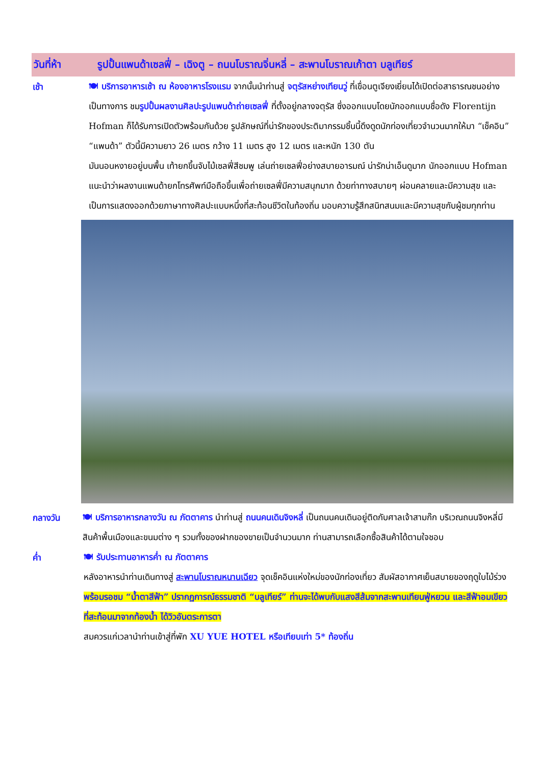วันที่ห้า รูปปั้นแพนด้าเซลฟี่ – เฉิงตู – ถนนโบราณจิ่นหลี่ – สะพานโบราณเก้าตา บลูเทียร์
เช้า
🍽 บริการอาหารเช้า ณ ห้องอาหารโรงแรม จากนั้นนำท่านสู่ จตุรัสหย่างเทียนวู่ ที่เขื่อนตูเจียงเยี่ยนได้เปิดต่อสาธารณชนอย่างเป็นทางการ ชมรูปปั้นผลงานศิลปะรูปแพนด้าถ่ายเซลฟี่ ที่ตั้งอยู่กลางจตุรัส ซึ่งออกแบบโดยนักออกแบบชื่อดัง Florentijn Hofman ก็ได้รับการเปิดตัวพร้อมกันด้วย รูปลักษณ์ที่น่ารักของประติมากรรมชิ้นนี้ดึงดูดนักท่องเที่ยวจำนวนมากให้มา “เช็คอิน” “แพนด้า” ตัวนี้มีความยาว 26 เมตร กว้าง 11 เมตร สูง 12 เมตร และหนัก 130 ตัน
มันนอนหงายอยู่บนพื้น เท้ายกขึ้นจับไม้เซลฟี่สีชมพู เล่นถ่ายเซลฟี่อย่างสบายอารมณ์ น่ารักน่าเอ็นดูมาก นักออกแบบ Hofman แนะนำว่าผลงานแพนด้ายกโทรศัพท์มือถือขึ้นเพื่อถ่ายเซลฟี่มีความสนุกมาก ด้วยท่าทางสบายๆ ผ่อนคลายและมีความสุข และเป็นการแสดงออกด้วยภาษาทางศิลปะแบบหนึ่งที่สะท้อนชีวิตในท้องถิ่น มอบความรู้สึกสนิทสนมและมีความสุขกับผู้ชมทุกท่าน
กลางวัน
🍽 บริการอาหารกลางวัน ณ ภัตตาคาร นำท่านสู่ ถนนคนเดินจิงหลี่ เป็นถนนคนเดินอยู่ติดกับศาลเจ้าสามก๊ก บริเวณถนนจิงหลี่มีสินค้าพื้นเมืองและขนมต่าง ๆ รวมทั้งของฝากของขายเป็นจำนวนมาก ท่านสามารถเลือกซื้อสินค้าได้ตามใจชอบ
ค่ำ
🍽 รับประทานอาหารค่ำ ณ ภัตตาคาร
หลังอาหารนำท่านเดินทางสู่ สะพานโบราณหนานเฉียว จุดเช็คอินแห่งใหม่ของนักท่องเที่ยว สัมผัสอากาศเย็นสบายของฤดูใบไม้ร่วง พร้อมรอชม “น้ำตาสีฟ้า” ปรากฏการณ์ธรรมชาติ “บลูเทียร์” ท่านจะได้พบกับแสงสีส้มจากสะพานเทียนฟู่หยวน และสีฟ้าอมเขียวที่สะท้อนมาจากท้องน้ำ ได้วิวอันตระการตา
สมควรแก่เวลานำท่านเข้าสู่ที่พัก XU YUE HOTEL หรือเทียบเท่า 5* ท้องถิ่น